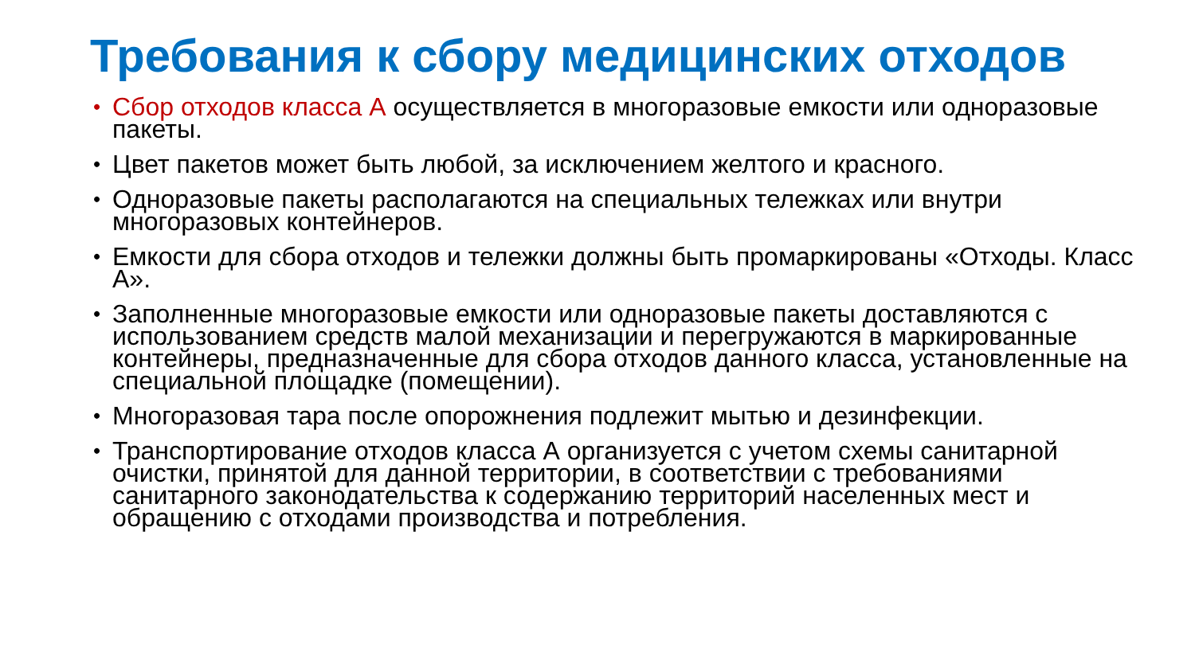Требования к сбору медицинских отходов
• Сбор отходов класса А осуществляется в многоразовые емкости или одноразовые пакеты.
• Цвет пакетов может быть любой, за исключением желтого и красного.
• Одноразовые пакеты располагаются на специальных тележках или внутри многоразовых контейнеров.
• Емкости для сбора отходов и тележки должны быть промаркированы «Отходы. Класс А».
• Заполненные многоразовые емкости или одноразовые пакеты доставляются с использованием средств малой механизации и перегружаются в маркированные контейнеры, предназначенные для сбора отходов данного класса, установленные на специальной площадке (помещении).
• Многоразовая тара после опорожнения подлежит мытью и дезинфекции.
• Транспортирование отходов класса А организуется с учетом схемы санитарной очистки, принятой для данной территории, в соответствии с требованиями санитарного законодательства к содержанию территорий населенных мест и обращению с отходами производства и потребления.